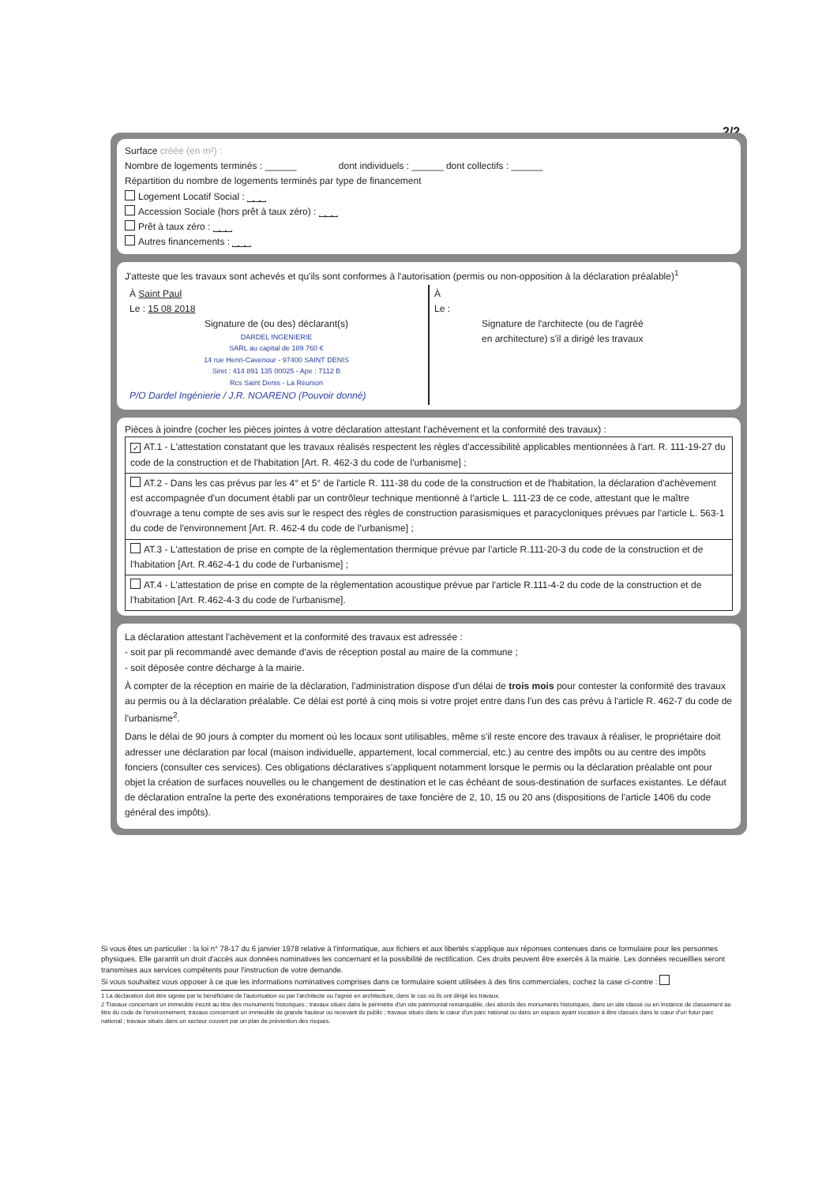2/2
Surface créée (en m²) :
Nombre de logements terminés : ______ dont individuels : ______ dont collectifs : ______
Répartition du nombre de logements terminés par type de financement
Logement Locatif Social : ⎵⎵⎵
Accession Sociale (hors prêt à taux zéro) : ⎵⎵⎵
Prêt à taux zéro : ⎵⎵⎵
Autres financements : ⎵⎵⎵
J'atteste que les travaux sont achevés et qu'ils sont conformes à l'autorisation (permis ou non-opposition à la déclaration préalable)<sup>1</sup>
À Saint Paul
Le : 15 08 2018
Signature de (ou des) déclarant(s)
DARDEL INGENIERIE
SARL au capital de 189 760 €
14 rue Henri-Cavenour - 97400 SAINT DENIS
Siret : 414 891 135 00025 - Ape : 7112 B
Rcs Saint Denis - La Réunion
P/O Dardel Ingénierie / J.R. NOARENO (Pouvoir donné)
À
Le :
Signature de l'architecte (ou de l'agréé
en architecture) s'il a dirigé les travaux
Pièces à joindre (cocher les pièces jointes à votre déclaration attestant l'achèvement et la conformité des travaux) :
✓ AT.1 - L'attestation constatant que les travaux réalisés respectent les règles d'accessibilité applicables mentionnées à l'art. R. 111-19-27 du code de la construction et de l'habitation [Art. R. 462-3 du code de l'urbanisme] ;
AT.2 - Dans les cas prévus par les 4° et 5° de l'article R. 111-38 du code de la construction et de l'habitation, la déclaration d'achèvement est accompagnée d'un document établi par un contrôleur technique mentionné à l'article L. 111-23 de ce code, attestant que le maître d'ouvrage a tenu compte de ses avis sur le respect des règles de construction parasismiques et paracycloniques prévues par l'article L. 563-1 du code de l'environnement [Art. R. 462-4 du code de l'urbanisme] ;
AT.3 - L'attestation de prise en compte de la règlementation thermique prévue par l'article R.111-20-3 du code de la construction et de l'habitation [Art. R.462-4-1 du code de l'urbanisme] ;
AT.4 - L'attestation de prise en compte de la règlementation acoustique prévue par l'article R.111-4-2 du code de la construction et de l'habitation [Art. R.462-4-3 du code de l'urbanisme].
La déclaration attestant l'achèvement et la conformité des travaux est adressée :
- soit par pli recommandé avec demande d'avis de réception postal au maire de la commune ;
- soit déposée contre décharge à la mairie.
À compter de la réception en mairie de la déclaration, l'administration dispose d'un délai de trois mois pour contester la conformité des travaux au permis ou à la déclaration préalable. Ce délai est porté à cinq mois si votre projet entre dans l'un des cas prévu à l'article R. 462-7 du code de l'urbanisme<sup>2</sup>.
Dans le délai de 90 jours à compter du moment où les locaux sont utilisables, même s'il reste encore des travaux à réaliser, le propriétaire doit adresser une déclaration par local (maison individuelle, appartement, local commercial, etc.) au centre des impôts ou au centre des impôts fonciers (consulter ces services). Ces obligations déclaratives s'appliquent notamment lorsque le permis ou la déclaration préalable ont pour objet la création de surfaces nouvelles ou le changement de destination et le cas échéant de sous-destination de surfaces existantes. Le défaut de déclaration entraîne la perte des exonérations temporaires de taxe foncière de 2, 10, 15 ou 20 ans (dispositions de l'article 1406 du code général des impôts).
Si vous êtes un particulier : la loi n° 78-17 du 6 janvier 1978 relative à l'informatique, aux fichiers et aux libertés s'applique aux réponses contenues dans ce formulaire pour les personnes physiques. Elle garantit un droit d'accès aux données nominatives les concernant et la possibilité de rectification. Ces droits peuvent être exercés à la mairie. Les données recueillies seront transmises aux services compétents pour l'instruction de votre demande.
Si vous souhaitez vous opposer à ce que les informations nominatives comprises dans ce formulaire soient utilisées à des fins commerciales, cochez la case ci-contre :
1 La déclaration doit être signée par le bénéficiaire de l'autorisation ou par l'architecte ou l'agréé en architecture, dans le cas où ils ont dirigé les travaux.
2 Travaux concernant un immeuble inscrit au titre des monuments historiques ; travaux situés dans le périmètre d'un site patrimonial remarquable, des abords des monuments historiques, dans un site classé ou en instance de classement au titre du code de l'environnement, travaux concernant un immeuble de grande hauteur ou recevant du public ; travaux situés dans le cœur d'un parc national ou dans un espace ayant vocation à être classés dans le cœur d'un futur parc national ; travaux situés dans un secteur couvert par un plan de prévention des risques.